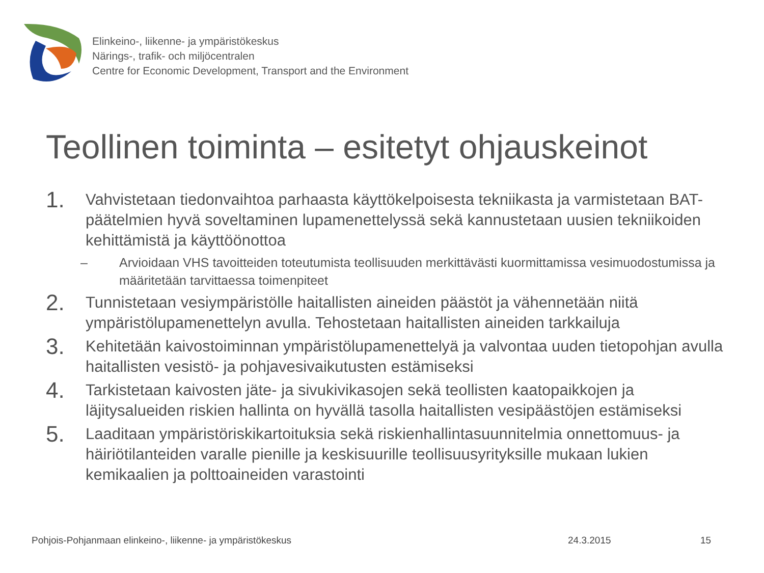Elinkeino-, liikenne- ja ympäristökeskus
Närings-, trafik- och miljöcentralen
Centre for Economic Development, Transport and the Environment
Teollinen toiminta – esitetyt ohjauskeinot
1. Vahvistetaan tiedonvaihtoa parhaasta käyttökelpoisesta tekniikasta ja varmistetaan BAT-päätelmien hyvä soveltaminen lupamenettelyssä sekä kannustetaan uusien tekniikoiden kehittämistä ja käyttöönottoa
– Arvioidaan VHS tavoitteiden toteutumista teollisuuden merkittävästi kuormittamissa vesimuodostumissa ja määritetään tarvittaessa toimenpiteet
2. Tunnistetaan vesiympäristölle haitallisten aineiden päästöt ja vähennetään niitä ympäristölupamenettelyn avulla. Tehostetaan haitallisten aineiden tarkkailuja
3. Kehitetään kaivostoiminnan ympäristölupamenettelyä ja valvontaa uuden tietopohjan avulla haitallisten vesistö- ja pohjavesivaikutusten estämiseksi
4. Tarkistetaan kaivosten jäte- ja sivukivikasojen sekä teollisten kaatopaikkojen ja läjitysalueiden riskien hallinta on hyvällä tasolla haitallisten vesipäästöjen estämiseksi
5. Laaditaan ympäristöriskikartoituksia sekä riskienhallintasuunnitelmia onnettomuus- ja häiriötilanteiden varalle pienille ja keskisuurille teollisuusyrityksille mukaan lukien kemikaalien ja polttoaineiden varastointi
Pohjois-Pohjanmaan elinkeino-, liikenne- ja ympäristökeskus
24.3.2015 15